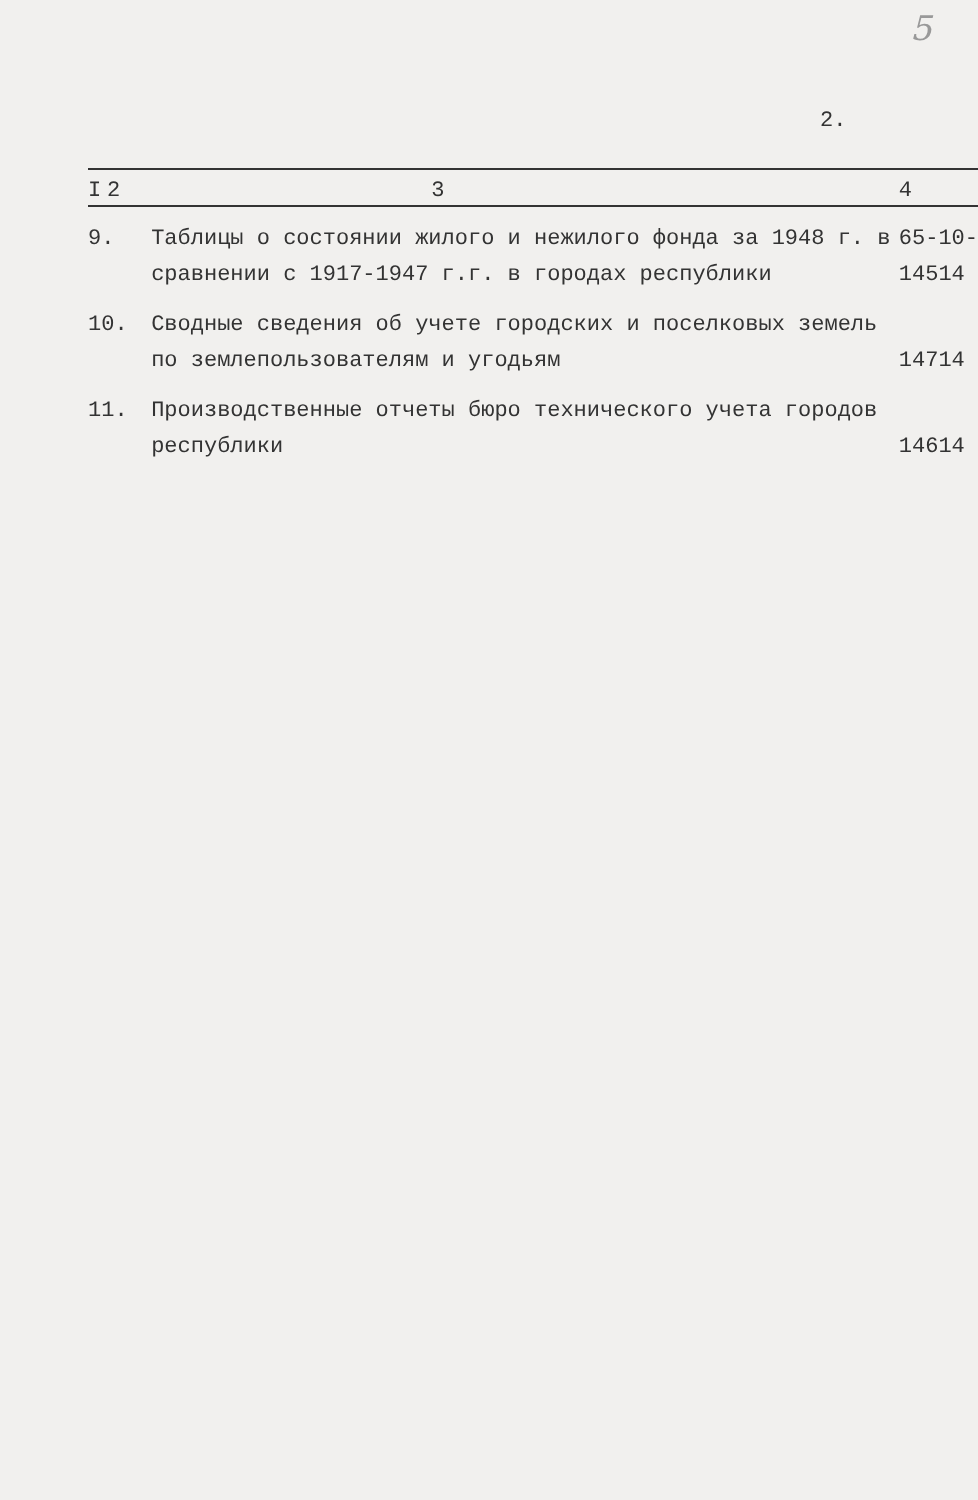5
2.
| I | 2 | 3 | 4 | |
| --- | --- | --- | --- | --- |
| 9. | | Таблицы о состоянии жилого и нежилого фонда за 1948 г. в сравнении с 1917-1947 г.г. в городах республики | 65-145 | 10-14 |
| 10. | | Сводные сведения об учете городских и поселковых земель по землепользователям и угодьям | 147 | 14 |
| 11. | | Производственные отчеты бюро технического учета городов республики | 146 | 14 |